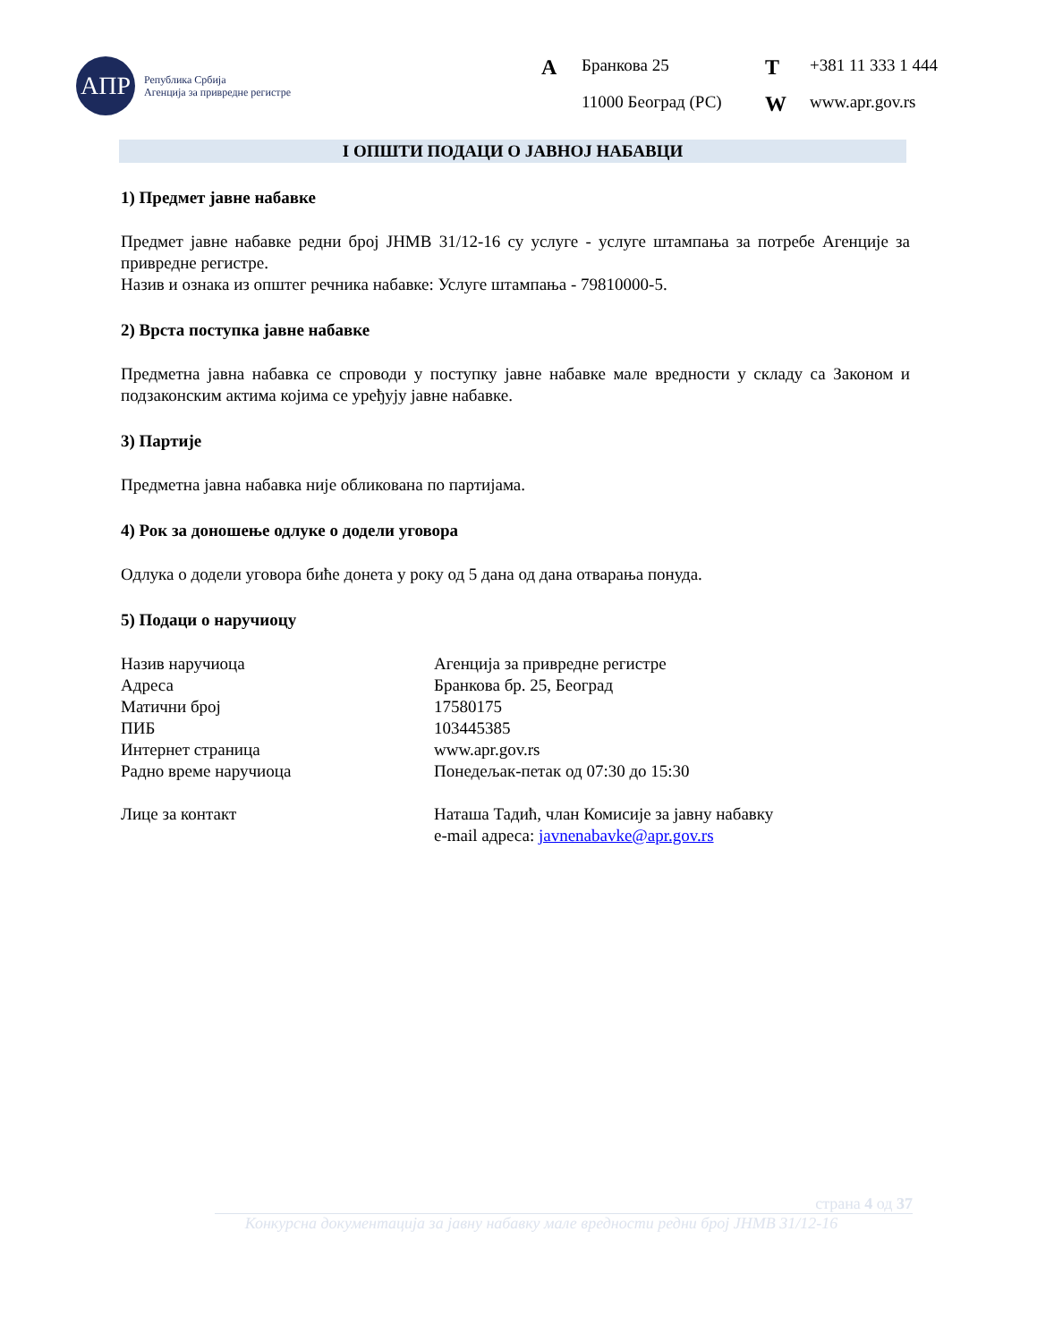АПР
Република Србија
Агенција за привредне регистре
A Бранкова 25 T +381 11 333 1 444 11000 Београд (РС) W www.apr.gov.rs
I ОПШТИ ПОДАЦИ О ЈАВНОЈ НАБАВЦИ
1) Предмет јавне набавке
Предмет јавне набавке редни број ЈНМВ 31/12-16 су услуге - услуге штампања за потребе Агенције за привредне регистре.
Назив и ознака из општег речника набавке: Услуге штампања - 79810000-5.
2) Врста поступка јавне набавке
Предметна јавна набавка се спроводи у поступку јавне набавке мале вредности у складу са Законом и подзаконским актима којима се уређују јавне набавке.
3) Партије
Предметна јавна набавка није обликована по партијама.
4) Рок за доношење одлуке о додели уговора
Одлука о додели уговора биће донета у року од 5 дана од дана отварања понуда.
5) Подаци о наручиоцу
Назив наручиоца Агенција за привредне регистре Адреса Бранкова бр. 25, Београд Матични број 17580175 ПИБ 103445385 Интернет страница www.apr.gov.rs Радно време наручиоца Понедељак-петак од 07:30 до 15:30 Лице за контакт Наташа Тадић, члан Комисије за јавну набавку
e-mail адреса: javnenabavke@apr.gov.rs
страна 4 од 37
Конкурсна документација за јавну набавку мале вредности редни број ЈНМВ 31/12-16